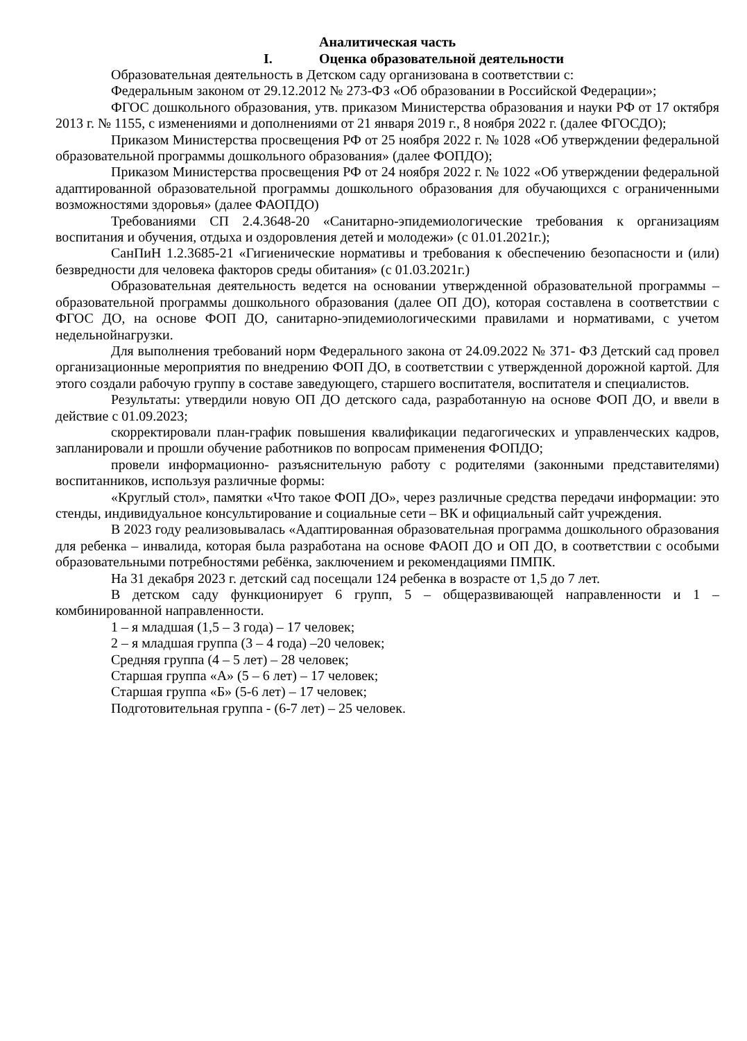Аналитическая часть
I. Оценка образовательной деятельности
Образовательная деятельность в Детском саду организована в соответствии с:
Федеральным законом от 29.12.2012 № 273-ФЗ «Об образовании в Российской Федерации»;
ФГОС дошкольного образования, утв. приказом Министерства образования и науки РФ от 17 октября 2013 г. № 1155, с изменениями и дополнениями от 21 января 2019 г., 8 ноября 2022 г. (далее ФГОСДО);
Приказом Министерства просвещения РФ от 25 ноября 2022 г. № 1028 «Об утверждении федеральной образовательной программы дошкольного образования» (далее ФОПДО);
Приказом Министерства просвещения РФ от 24 ноября 2022 г. № 1022 «Об утверждении федеральной адаптированной образовательной программы дошкольного образования для обучающихся с ограниченными возможностями здоровья» (далее ФАОПДО)
Требованиями СП 2.4.3648-20 «Санитарно-эпидемиологические требования к организациям воспитания и обучения, отдыха и оздоровления детей и молодежи» (с 01.01.2021г.);
СанПиН 1.2.3685-21 «Гигиенические нормативы и требования к обеспечению безопасности и (или) безвредности для человека факторов среды обитания» (с 01.03.2021г.)
Образовательная деятельность ведется на основании утвержденной образовательной программы – образовательной программы дошкольного образования (далее ОП ДО), которая составлена в соответствии с ФГОС ДО, на основе ФОП ДО, санитарно-эпидемиологическими правилами и нормативами, с учетом недельнойнагрузки.
Для выполнения требований норм Федерального закона от 24.09.2022 № 371- ФЗ Детский сад провел организационные мероприятия по внедрению ФОП ДО, в соответствии с утвержденной дорожной картой. Для этого создали рабочую группу в составе заведующего, старшего воспитателя, воспитателя и специалистов.
Результаты: утвердили новую ОП ДО детского сада, разработанную на основе ФОП ДО, и ввели в действие с 01.09.2023;
скорректировали план-график повышения квалификации педагогических и управленческих кадров, запланировали и прошли обучение работников по вопросам применения ФОПДО;
провели информационно- разъяснительную работу с родителями (законными представителями) воспитанников, используя различные формы:
«Круглый стол», памятки «Что такое ФОП ДО», через различные средства передачи информации: это стенды, индивидуальное консультирование и социальные сети – ВК и официальный сайт учреждения.
В 2023 году реализовывалась «Адаптированная образовательная программа дошкольного образования для ребенка – инвалида, которая была разработана на основе ФАОП ДО и ОП ДО, в соответствии с особыми образовательными потребностями ребёнка, заключением и рекомендациями ПМПК.
На 31 декабря 2023 г. детский сад посещали 124 ребенка в возрасте от 1,5 до 7 лет.
В детском саду функционирует 6 групп, 5 – общеразвивающей направленности и 1 – комбинированной направленности.
1 – я младшая (1,5 – 3 года) – 17 человек;
2 – я младшая группа (3 – 4 года) –20 человек;
Средняя группа (4 – 5 лет) – 28 человек;
Старшая группа «А» (5 – 6 лет) – 17 человек;
Старшая группа «Б» (5-6 лет) – 17 человек;
Подготовительная группа - (6-7 лет) – 25 человек.